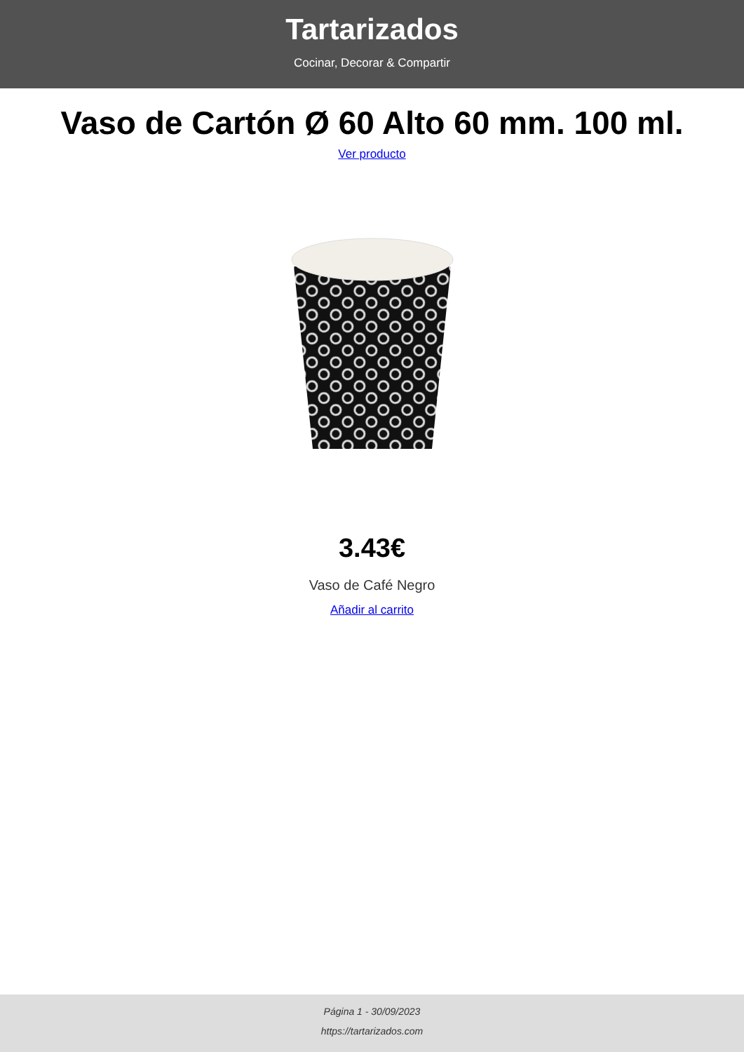Tartarizados
Cocinar, Decorar & Compartir
Vaso de Cartón Ø 60 Alto 60 mm. 100 ml.
Ver producto
3.43€
Vaso de Café Negro
Añadir al carrito
Página 1 - 30/09/2023
https://tartarizados.com